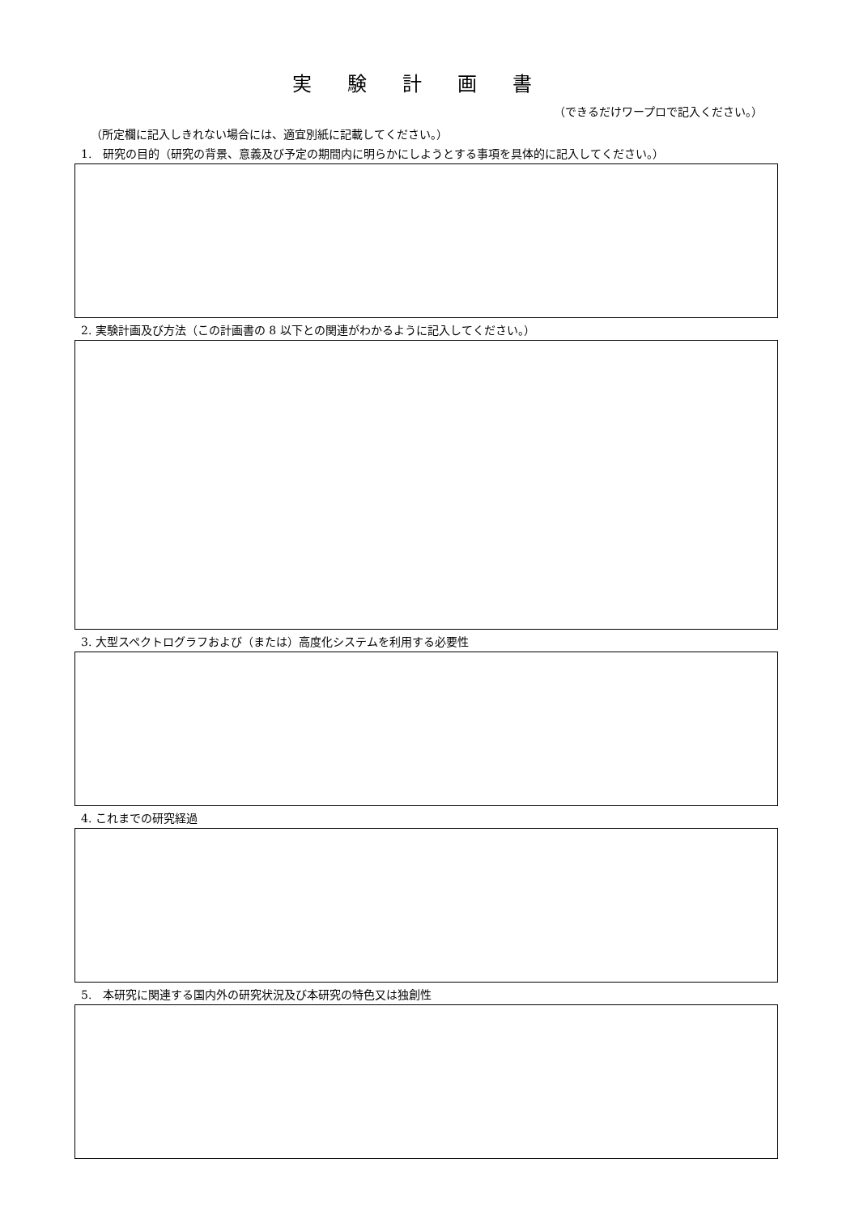実験計画書
（できるだけワープロで記入ください。）
（所定欄に記入しきれない場合には、適宜別紙に記載してください。）
1.　研究の目的（研究の背景、意義及び予定の期間内に明らかにしようとする事項を具体的に記入してください。）
2. 実験計画及び方法（この計画書の 8 以下との関連がわかるように記入してください。）
3. 大型スペクトログラフおよび（または）高度化システムを利用する必要性
4. これまでの研究経過
5.　本研究に関連する国内外の研究状況及び本研究の特色又は独創性